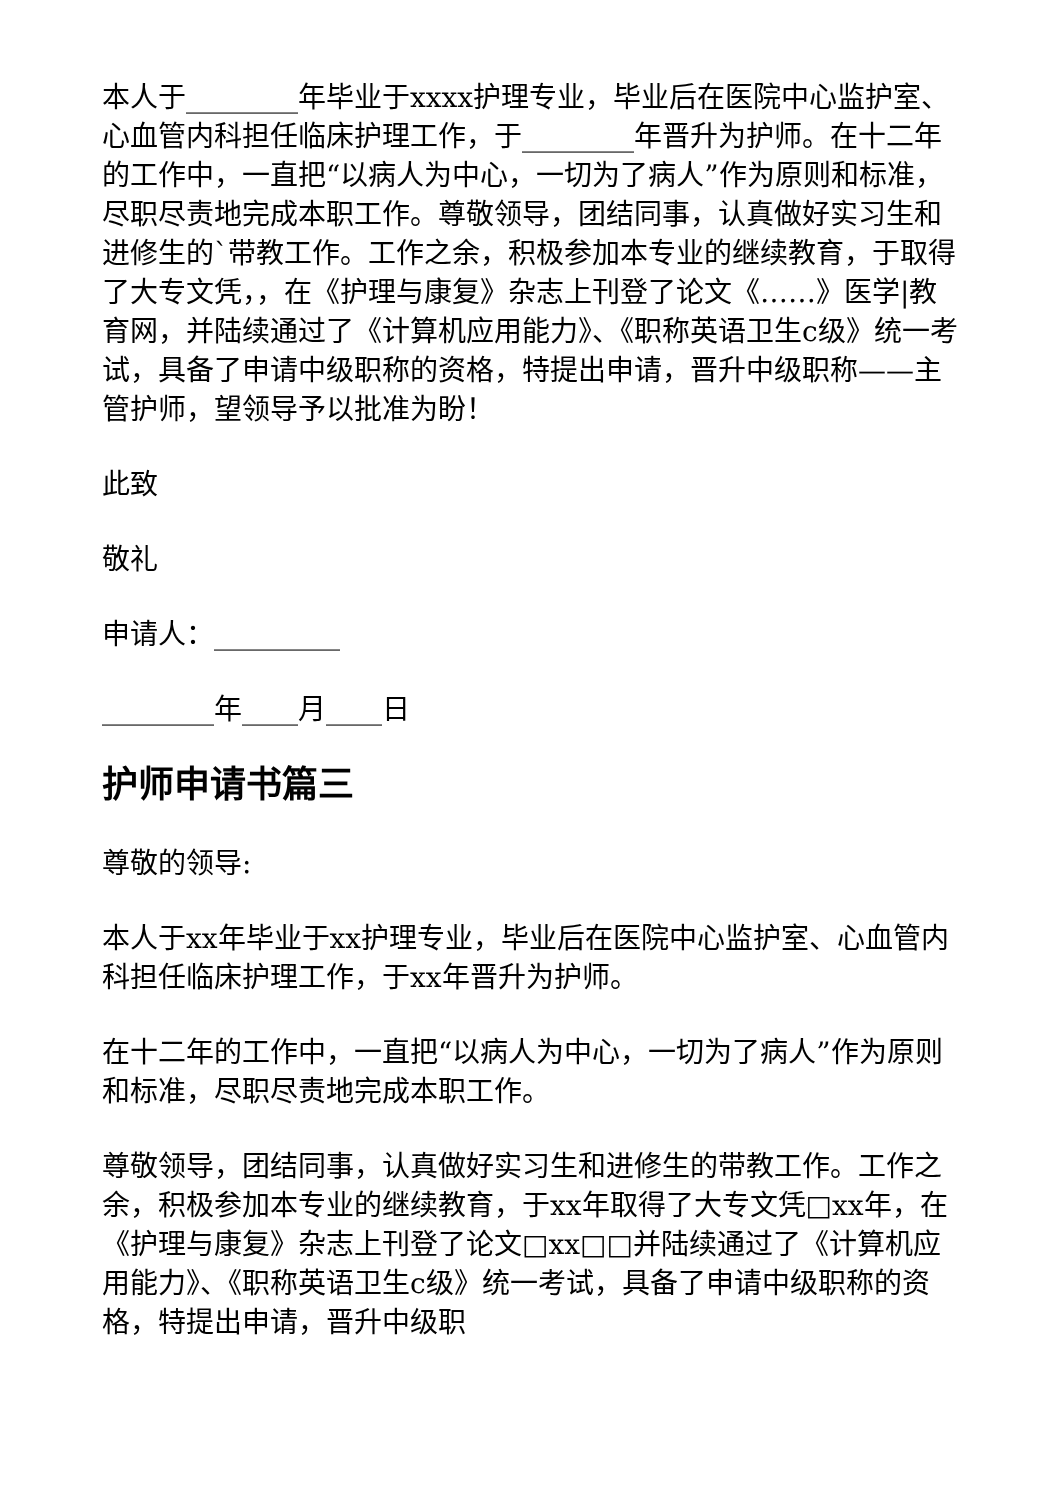本人于________年毕业于xxxx护理专业，毕业后在医院中心监护室、心血管内科担任临床护理工作，于________年晋升为护师。在十二年的工作中，一直把“以病人为中心，一切为了病人”作为原则和标准，尽职尽责地完成本职工作。尊敬领导，团结同事，认真做好实习生和进修生的`带教工作。工作之余，积极参加本专业的继续教育，于取得了大专文凭，，在《护理与康复》杂志上刊登了论文《……》医学|教育网，并陆续通过了《计算机应用能力》、《职称英语卫生c级》统一考试，具备了申请中级职称的资格，特提出申请，晋升中级职称——主管护师，望领导予以批准为盼！
此致
敬礼
申请人：_________
________年____月____日
护师申请书篇三
尊敬的领导:
本人于xx年毕业于xx护理专业，毕业后在医院中心监护室、心血管内科担任临床护理工作，于xx年晋升为护师。
在十二年的工作中，一直把“以病人为中心，一切为了病人”作为原则和标准，尽职尽责地完成本职工作。
尊敬领导，团结同事，认真做好实习生和进修生的带教工作。工作之余，积极参加本专业的继续教育，于xx年取得了大专文凭□xx年，在《护理与康复》杂志上刊登了论文□xx□□并陆续通过了《计算机应用能力》、《职称英语卫生c级》统一考试，具备了申请中级职称的资格，特提出申请，晋升中级职